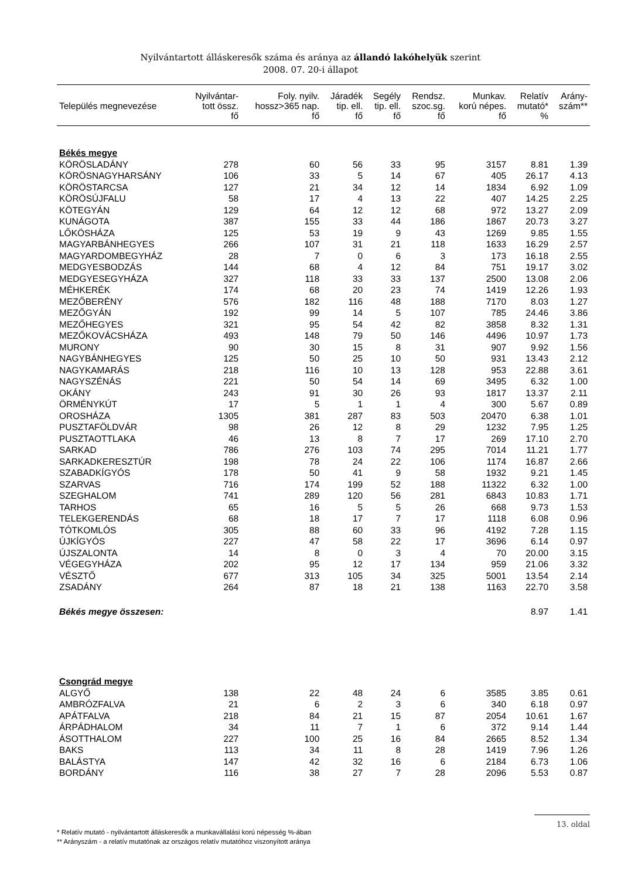Nyilvántartott álláskeresők száma és aránya az állandó lakóhelyük szerint
2008. 07. 20-i állapot
| Település megnevezése | Nyilvántar- tott össz. fő | Foly. nyilv. hossz>365 nap. fő | Járadék tip. ell. fő | Segély tip. ell. fő | Rendsz. szoc.sg. fő | Munkav. korú népes. fő | Relatív mutató* % | Arány- szám** |
| --- | --- | --- | --- | --- | --- | --- | --- | --- |
| Békés megye | | | | | | | | |
| KÖRÖSLADÁNY | 278 | 60 | 56 | 33 | 95 | 3157 | 8.81 | 1.39 |
| KÖRÖSNAGYHARSÁNY | 106 | 33 | 5 | 14 | 67 | 405 | 26.17 | 4.13 |
| KÖRÖSTARCSA | 127 | 21 | 34 | 12 | 14 | 1834 | 6.92 | 1.09 |
| KÖRÖSÚJFALU | 58 | 17 | 4 | 13 | 22 | 407 | 14.25 | 2.25 |
| KÖTEGYÁN | 129 | 64 | 12 | 12 | 68 | 972 | 13.27 | 2.09 |
| KUNÁGOTA | 387 | 155 | 33 | 44 | 186 | 1867 | 20.73 | 3.27 |
| LŐKÖSHÁZA | 125 | 53 | 19 | 9 | 43 | 1269 | 9.85 | 1.55 |
| MAGYARBÁNHEGYES | 266 | 107 | 31 | 21 | 118 | 1633 | 16.29 | 2.57 |
| MAGYARDOMBEGYHÁZ | 28 | 7 | 0 | 6 | 3 | 173 | 16.18 | 2.55 |
| MEDGYESBODZÁS | 144 | 68 | 4 | 12 | 84 | 751 | 19.17 | 3.02 |
| MEDGYESEGYHÁZA | 327 | 118 | 33 | 33 | 137 | 2500 | 13.08 | 2.06 |
| MÉHKERÉK | 174 | 68 | 20 | 23 | 74 | 1419 | 12.26 | 1.93 |
| MEZŐBERÉNY | 576 | 182 | 116 | 48 | 188 | 7170 | 8.03 | 1.27 |
| MEZŐGYÁN | 192 | 99 | 14 | 5 | 107 | 785 | 24.46 | 3.86 |
| MEZŐHEGYES | 321 | 95 | 54 | 42 | 82 | 3858 | 8.32 | 1.31 |
| MEZŐKOVÁCSHÁZA | 493 | 148 | 79 | 50 | 146 | 4496 | 10.97 | 1.73 |
| MURONY | 90 | 30 | 15 | 8 | 31 | 907 | 9.92 | 1.56 |
| NAGYBÁNHEGYES | 125 | 50 | 25 | 10 | 50 | 931 | 13.43 | 2.12 |
| NAGYKAMARÁS | 218 | 116 | 10 | 13 | 128 | 953 | 22.88 | 3.61 |
| NAGYSZÉNÁS | 221 | 50 | 54 | 14 | 69 | 3495 | 6.32 | 1.00 |
| OKÁNY | 243 | 91 | 30 | 26 | 93 | 1817 | 13.37 | 2.11 |
| ÖRMÉNYKÚT | 17 | 5 | 1 | 1 | 4 | 300 | 5.67 | 0.89 |
| OROSHÁZA | 1305 | 381 | 287 | 83 | 503 | 20470 | 6.38 | 1.01 |
| PUSZTAFÖLDVÁR | 98 | 26 | 12 | 8 | 29 | 1232 | 7.95 | 1.25 |
| PUSZTAOTTLAKA | 46 | 13 | 8 | 7 | 17 | 269 | 17.10 | 2.70 |
| SARKAD | 786 | 276 | 103 | 74 | 295 | 7014 | 11.21 | 1.77 |
| SARKADKERESZTÚR | 198 | 78 | 24 | 22 | 106 | 1174 | 16.87 | 2.66 |
| SZABADKÍGYÓS | 178 | 50 | 41 | 9 | 58 | 1932 | 9.21 | 1.45 |
| SZARVAS | 716 | 174 | 199 | 52 | 188 | 11322 | 6.32 | 1.00 |
| SZEGHALOM | 741 | 289 | 120 | 56 | 281 | 6843 | 10.83 | 1.71 |
| TARHOS | 65 | 16 | 5 | 5 | 26 | 668 | 9.73 | 1.53 |
| TELEKGERENDÁS | 68 | 18 | 17 | 7 | 17 | 1118 | 6.08 | 0.96 |
| TÓTKOMLÓS | 305 | 88 | 60 | 33 | 96 | 4192 | 7.28 | 1.15 |
| ÚJKÍGYÓS | 227 | 47 | 58 | 22 | 17 | 3696 | 6.14 | 0.97 |
| ÚJSZALONTA | 14 | 8 | 0 | 3 | 4 | 70 | 20.00 | 3.15 |
| VÉGEGYHÁZA | 202 | 95 | 12 | 17 | 134 | 959 | 21.06 | 3.32 |
| VÉSZTŐ | 677 | 313 | 105 | 34 | 325 | 5001 | 13.54 | 2.14 |
| ZSADÁNY | 264 | 87 | 18 | 21 | 138 | 1163 | 22.70 | 3.58 |
| Békés megye összesen: | | | | | | | 8.97 | 1.41 |
| Csongrád megye | | | | | | | | |
| ALGYŐ | 138 | 22 | 48 | 24 | 6 | 3585 | 3.85 | 0.61 |
| AMBRÓZFALVA | 21 | 6 | 2 | 3 | 6 | 340 | 6.18 | 0.97 |
| APÁTFALVA | 218 | 84 | 21 | 15 | 87 | 2054 | 10.61 | 1.67 |
| ÁRPÁDHALOM | 34 | 11 | 7 | 1 | 6 | 372 | 9.14 | 1.44 |
| ÁSOTTHALOM | 227 | 100 | 25 | 16 | 84 | 2665 | 8.52 | 1.34 |
| BAKS | 113 | 34 | 11 | 8 | 28 | 1419 | 7.96 | 1.26 |
| BALÁSTYA | 147 | 42 | 32 | 16 | 6 | 2184 | 6.73 | 1.06 |
| BORDÁNY | 116 | 38 | 27 | 7 | 28 | 2096 | 5.53 | 0.87 |
* Relatív mutató - nyilvántartott álláskeresők a munkavállalási korú népesség %-ában
** Arányszám - a relatív mutatónak az országos relatív mutatóhoz viszonyított aránya
13. oldal